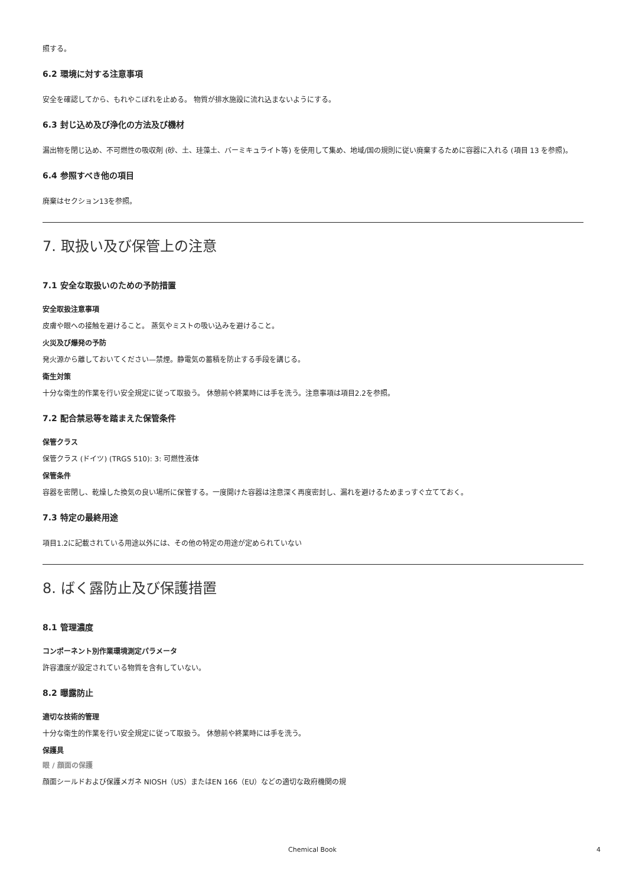照する。
6.2 環境に対する注意事項
安全を確認してから、もれやこぼれを止める。 物質が排水施設に流れ込まないようにする。
6.3 封じ込め及び浄化の方法及び機材
漏出物を閉じ込め、不可燃性の吸収剤 (砂、土、珪藻土、バーミキュライト等) を使用して集め、地域/国の規則に従い廃棄するために容器に入れる (項目 13 を参照)。
6.4 参照すべき他の項目
廃棄はセクション13を参照。
7. 取扱い及び保管上の注意
7.1 安全な取扱いのための予防措置
安全取扱注意事項
皮膚や眼への接触を避けること。 蒸気やミストの吸い込みを避けること。
火災及び爆発の予防
発火源から離しておいてください—禁煙。静電気の蓄積を防止する手段を講じる。
衛生対策
十分な衛生的作業を行い安全規定に従って取扱う。 休憩前や終業時には手を洗う。注意事項は項目2.2を参照。
7.2 配合禁忌等を踏まえた保管条件
保管クラス
保管クラス (ドイツ) (TRGS 510): 3: 可燃性液体
保管条件
容器を密閉し、乾燥した換気の良い場所に保管する。一度開けた容器は注意深く再度密封し、漏れを避けるためまっすぐ立てておく。
7.3 特定の最終用途
項目1.2に記載されている用途以外には、その他の特定の用途が定められていない
8. ばく露防止及び保護措置
8.1 管理濃度
コンポーネント別作業環境測定パラメータ
許容濃度が設定されている物質を含有していない。
8.2 曝露防止
適切な技術的管理
十分な衛生的作業を行い安全規定に従って取扱う。 休憩前や終業時には手を洗う。
保護具
眼 / 顔面の保護
顔面シールドおよび保護メガネ NIOSH（US）またはEN 166（EU）などの適切な政府機関の規
Chemical Book 4